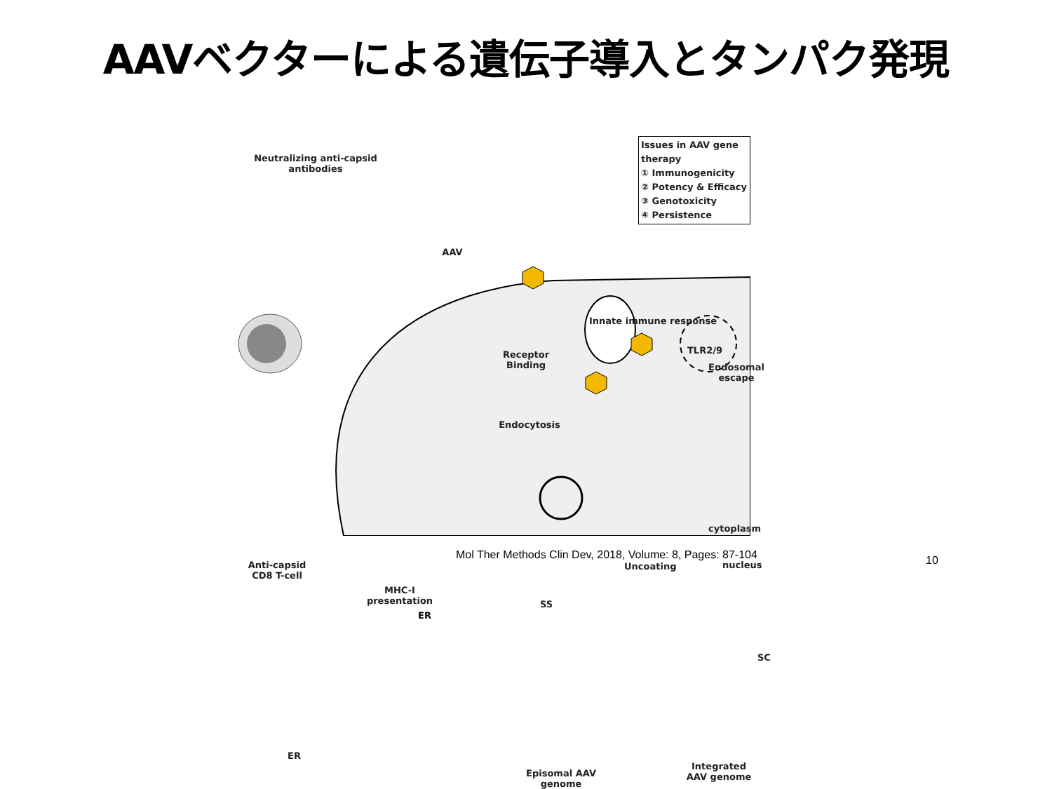AAVベクターによる遺伝子導入とタンパク発現
Neutralizing anti-capsid antibodies
AAV
Issues in AAV gene therapy
① Immunogenicity
② Potency & Efficacy
③ Genotoxicity
④ Persistence
Innate immune response
TLR2/9
Receptor
Binding
Endosomal
escape
Endocytosis
Anti-capsid
CD8 T-cell
cytoplasm
nucleus
Uncoating
SS
SC
MHC-I
presentation
ER
Episomal AAV
genome
Integrated
AAV genome
ER
Mol Ther Methods Clin Dev, 2018, Volume: 8, Pages: 87-104
10